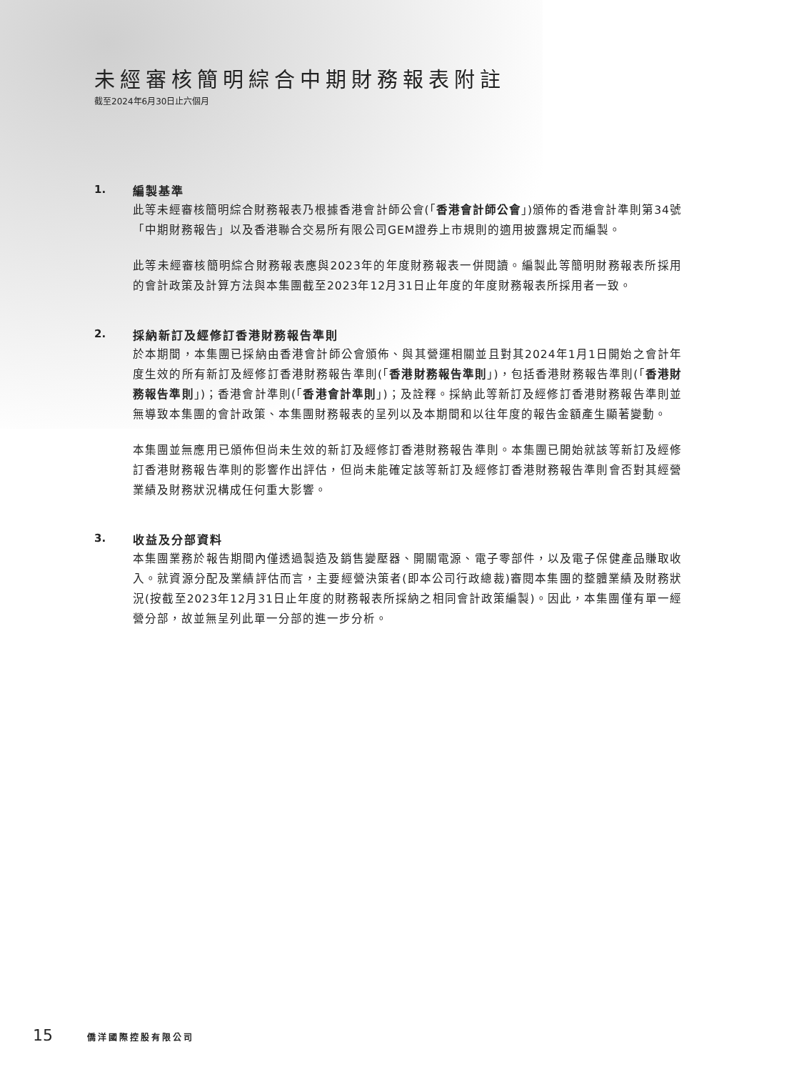未經審核簡明綜合中期財務報表附註
截至2024年6月30日止六個月
1. 編製基準
此等未經審核簡明綜合財務報表乃根據香港會計師公會(「香港會計師公會」)頒佈的香港會計準則第34號「中期財務報告」以及香港聯合交易所有限公司GEM證券上市規則的適用披露規定而編製。
此等未經審核簡明綜合財務報表應與2023年的年度財務報表一併閱讀。編製此等簡明財務報表所採用的會計政策及計算方法與本集團截至2023年12月31日止年度的年度財務報表所採用者一致。
2. 採納新訂及經修訂香港財務報告準則
於本期間，本集團已採納由香港會計師公會頒佈、與其營運相關並且對其2024年1月1日開始之會計年度生效的所有新訂及經修訂香港財務報告準則(「香港財務報告準則」)，包括香港財務報告準則(「香港財務報告準則」)；香港會計準則(「香港會計準則」)；及詮釋。採納此等新訂及經修訂香港財務報告準則並無導致本集團的會計政策、本集團財務報表的呈列以及本期間和以往年度的報告金額產生顯著變動。
本集團並無應用已頒佈但尚未生效的新訂及經修訂香港財務報告準則。本集團已開始就該等新訂及經修訂香港財務報告準則的影響作出評估，但尚未能確定該等新訂及經修訂香港財務報告準則會否對其經營業績及財務狀況構成任何重大影響。
3. 收益及分部資料
本集團業務於報告期間內僅透過製造及銷售變壓器、開關電源、電子零部件，以及電子保健產品賺取收入。就資源分配及業績評估而言，主要經營決策者(即本公司行政總裁)審閱本集團的整體業績及財務狀況(按截至2023年12月31日止年度的財務報表所採納之相同會計政策編製)。因此，本集團僅有單一經營分部，故並無呈列此單一分部的進一步分析。
15 僑洋國際控股有限公司